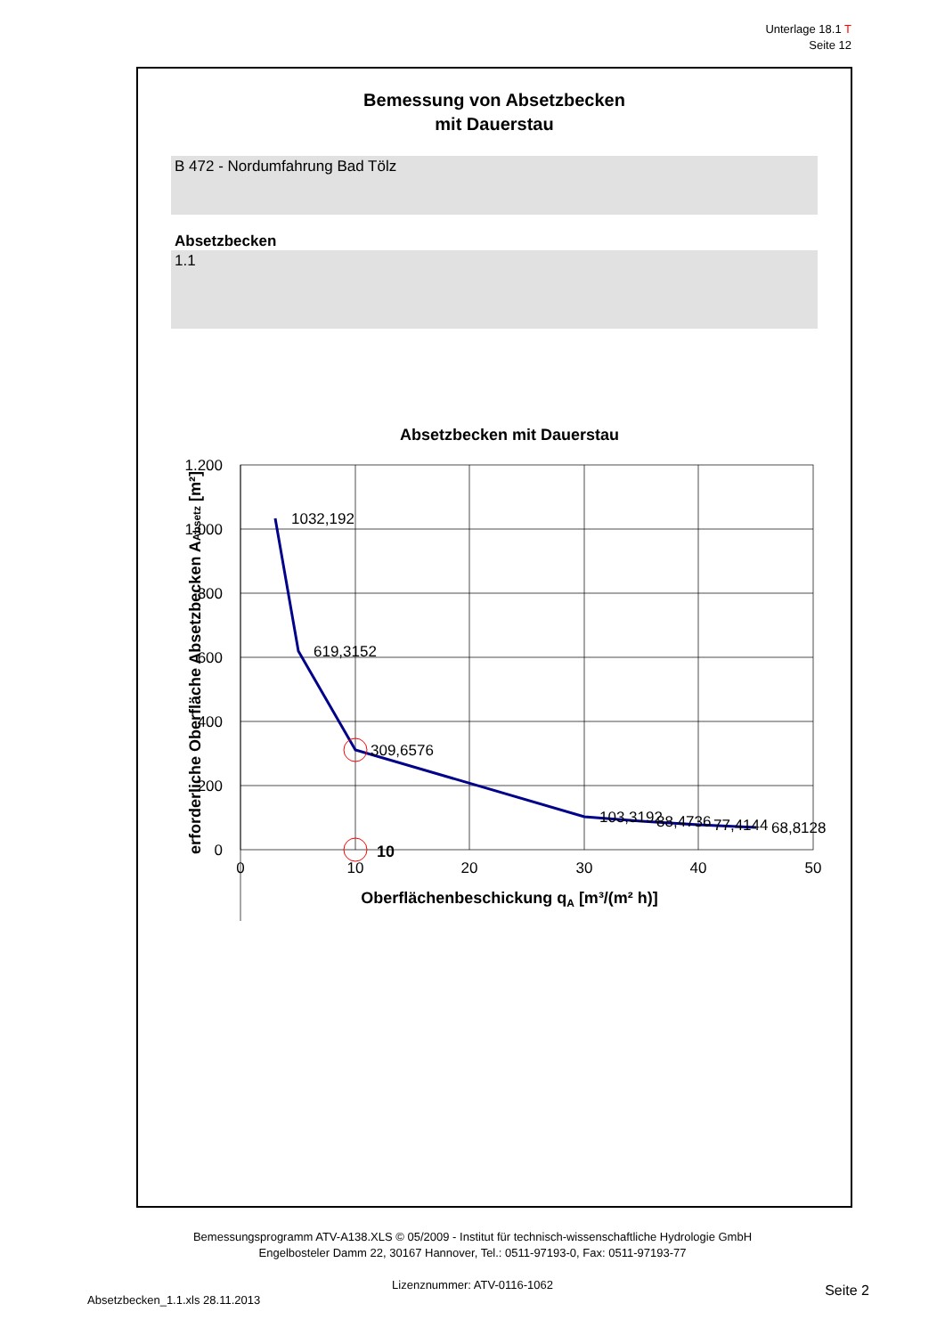Unterlage 18.1 T
Seite 12
Bemessung von Absetzbecken
mit Dauerstau
B 472 - Nordumfahrung Bad Tölz
Absetzbecken
1.1
Absetzbecken mit Dauerstau
1.200
1.000
800
600
400
200
0
0
10
20
30
40
50
1032,192
619,3152
309,6576
103,3192
88,4736
77,4144
68,8128
10
Oberflächenbeschickung qA [m³/(m² h)]
erforderliche Oberfläche Absetzbecken AAbsetz [m²]
Bemessungsprogramm ATV-A138.XLS © 05/2009 - Institut für technisch-wissenschaftliche Hydrologie GmbH
Engelbosteler Damm 22, 30167 Hannover, Tel.: 0511-97193-0, Fax: 0511-97193-77
Lizenznummer: ATV-0116-1062
Seite 2
Absetzbecken_1.1.xls 28.11.2013